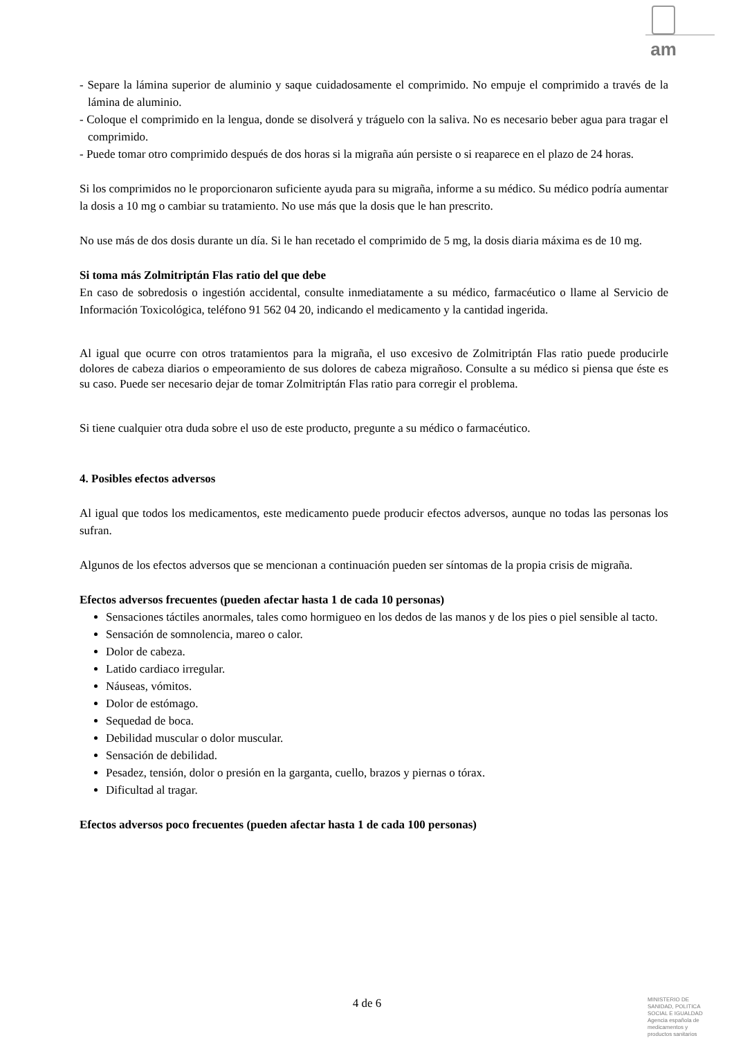am
- Separe la lámina superior de aluminio y saque cuidadosamente el comprimido. No empuje el comprimido a través de la lámina de aluminio.
- Coloque el comprimido en la lengua, donde se disolverá y tráguelo con la saliva. No es necesario beber agua para tragar el comprimido.
- Puede tomar otro comprimido después de dos horas si la migraña aún persiste o si reaparece en el plazo de 24 horas.
Si los comprimidos no le proporcionaron suficiente ayuda para su migraña, informe a su médico. Su médico podría aumentar la dosis a 10 mg o cambiar su tratamiento. No use más que la dosis que le han prescrito.
No use más de dos dosis durante un día. Si le han recetado el comprimido de 5 mg, la dosis diaria máxima es de 10 mg.
Si toma más Zolmitriptán Flas ratio del que debe
En caso de sobredosis o ingestión accidental, consulte inmediatamente a su médico, farmacéutico o llame al Servicio de Información Toxicológica, teléfono 91 562 04 20, indicando el medicamento y la cantidad ingerida.
Al igual que ocurre con otros tratamientos para la migraña, el uso excesivo de Zolmitriptán Flas ratio puede producirle dolores de cabeza diarios o empeoramiento de sus dolores de cabeza migrañoso. Consulte a su médico si piensa que éste es su caso. Puede ser necesario dejar de tomar Zolmitriptán Flas ratio para corregir el problema.
Si tiene cualquier otra duda sobre el uso de este producto, pregunte a su médico o farmacéutico.
4. Posibles efectos adversos
Al igual que todos los medicamentos, este medicamento puede producir efectos adversos, aunque no todas las personas los sufran.
Algunos de los efectos adversos que se mencionan a continuación pueden ser síntomas de la propia crisis de migraña.
Efectos adversos frecuentes (pueden afectar hasta 1 de cada 10 personas)
Sensaciones táctiles anormales, tales como hormigueo en los dedos de las manos y de los pies o piel sensible al tacto.
Sensación de somnolencia, mareo o calor.
Dolor de cabeza.
Latido cardiaco irregular.
Náuseas, vómitos.
Dolor de estómago.
Sequedad de boca.
Debilidad muscular o dolor muscular.
Sensación de debilidad.
Pesadez, tensión, dolor o presión en la garganta, cuello, brazos y piernas o tórax.
Dificultad al tragar.
Efectos adversos poco frecuentes (pueden afectar hasta 1 de cada 100 personas)
4 de 6
MINISTERIO DE
SANIDAD, POLITICA
SOCIAL E IGUALDAD
Agencia española de
medicamentos y
productos sanitarios